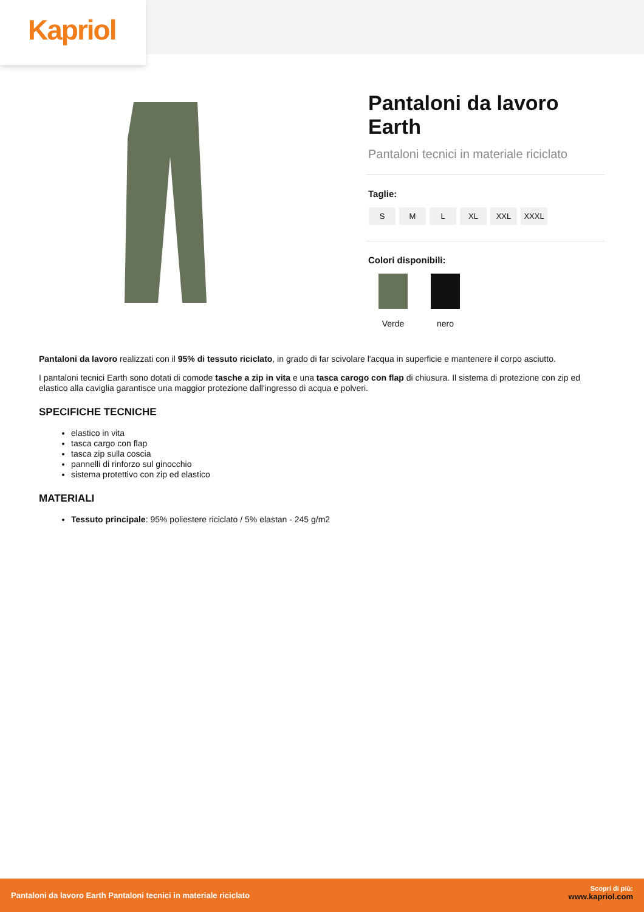Kapriol
Pantaloni da lavoro Earth
Pantaloni tecnici in materiale riciclato
Taglie:
S M L XL XXL XXXL
Colori disponibili:
Verde nero
Pantaloni da lavoro realizzati con il 95% di tessuto riciclato, in grado di far scivolare l'acqua in superficie e mantenere il corpo asciutto.
I pantaloni tecnici Earth sono dotati di comode tasche a zip in vita e una tasca carogo con flap di chiusura. Il sistema di protezione con zip ed elastico alla caviglia garantisce una maggior protezione dall'ingresso di acqua e polveri.
SPECIFICHE TECNICHE
elastico in vita
tasca cargo con flap
tasca zip sulla coscia
pannelli di rinforzo sul ginocchio
sistema protettivo con zip ed elastico
MATERIALI
Tessuto principale: 95% poliestere riciclato / 5% elastan - 245 g/m2
Pantaloni da lavoro Earth Pantaloni tecnici in materiale riciclato
Scopri di più:
www.kapriol.com